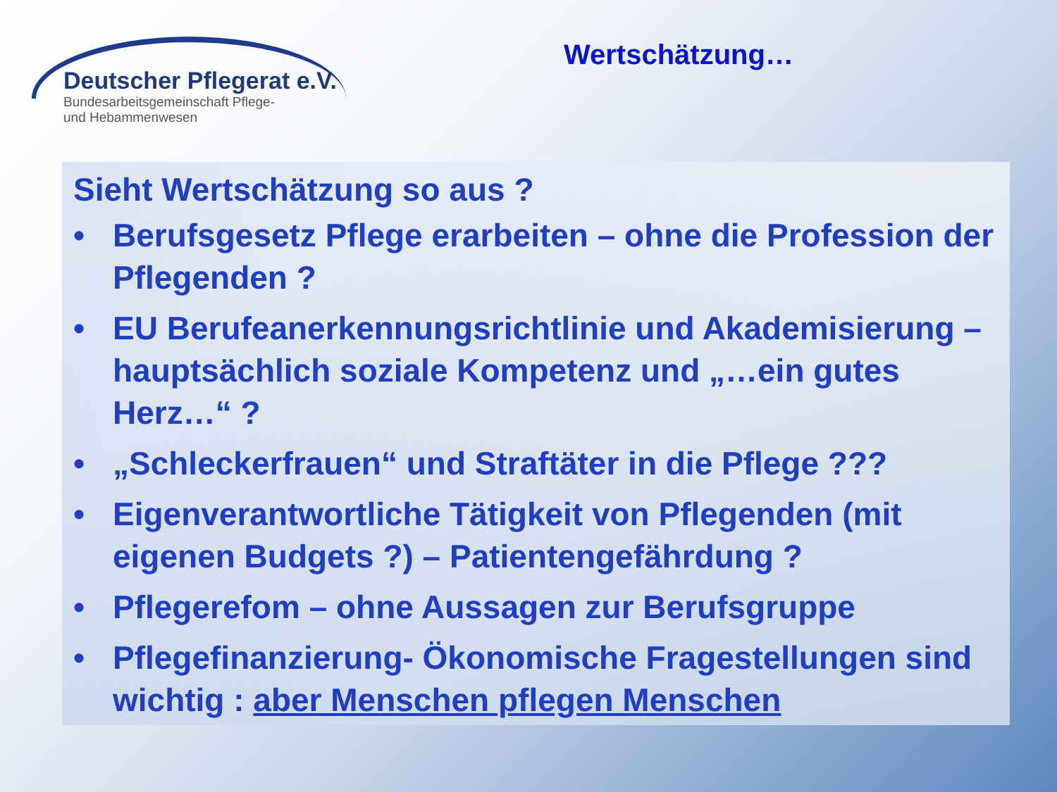Deutscher Pflegerat e.V.
Bundesarbeitsgemeinschaft Pflege-
und Hebammenwesen
Wertschätzung…
Sieht Wertschätzung so aus ?
• Berufsgesetz Pflege erarbeiten – ohne die Profession der Pflegenden ?
• EU Berufeanerkennungsrichtlinie und Akademisierung – hauptsächlich soziale Kompetenz und „…ein gutes Herz…“ ?
• „Schleckerfrauen“ und Straftäter in die Pflege ???
• Eigenverantwortliche Tätigkeit von Pflegenden (mit eigenen Budgets ?) – Patientengefährdung ?
• Pflegerefom – ohne Aussagen zur Berufsgruppe
• Pflegefinanzierung- Ökonomische Fragestellungen sind wichtig : aber Menschen pflegen Menschen